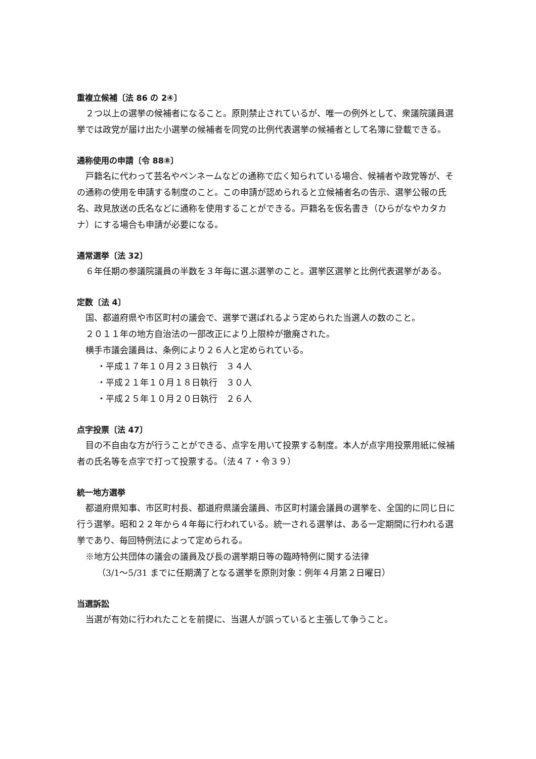重複立候補〔法 86 の 2④〕
２つ以上の選挙の候補者になること。原則禁止されているが、唯一の例外として、衆議院議員選挙では政党が届け出た小選挙の候補者を同党の比例代表選挙の候補者として名簿に登載できる。
通称使用の申請〔令 88⑧〕
戸籍名に代わって芸名やペンネームなどの通称で広く知られている場合、候補者や政党等が、その通称の使用を申請する制度のこと。この申請が認められると立候補者名の告示、選挙公報の氏名、政見放送の氏名などに通称を使用することができる。戸籍名を仮名書き（ひらがなやカタカナ）にする場合も申請が必要になる。
通常選挙〔法 32〕
６年任期の参議院議員の半数を３年毎に選ぶ選挙のこと。選挙区選挙と比例代表選挙がある。
定数〔法 4〕
国、都道府県や市区町村の議会で、選挙で選ばれるよう定められた当選人の数のこと。
２０１１年の地方自治法の一部改正により上限枠が撤廃された。
横手市議会議員は、条例により２６人と定められている。
・平成１７年１０月２３日執行　３４人
・平成２１年１０月１８日執行　３０人
・平成２５年１０月２０日執行　２６人
点字投票〔法 47〕
目の不自由な方が行うことができる、点字を用いて投票する制度。本人が点字用投票用紙に候補者の氏名等を点字で打って投票する。（法４７・令３９）
統一地方選挙
都道府県知事、市区町村長、都道府県議会議員、市区町村議会議員の選挙を、全国的に同じ日に行う選挙。昭和２２年から４年毎に行われている。統一される選挙は、ある一定期間に行われる選挙であり、毎回特例法によって定められる。
※地方公共団体の議会の議員及び長の選挙期日等の臨時特例に関する法律
（3/1～5/31 までに任期満了となる選挙を原則対象：例年４月第２日曜日）
当選訴訟
当選が有効に行われたことを前提に、当選人が誤っていると主張して争うこと。